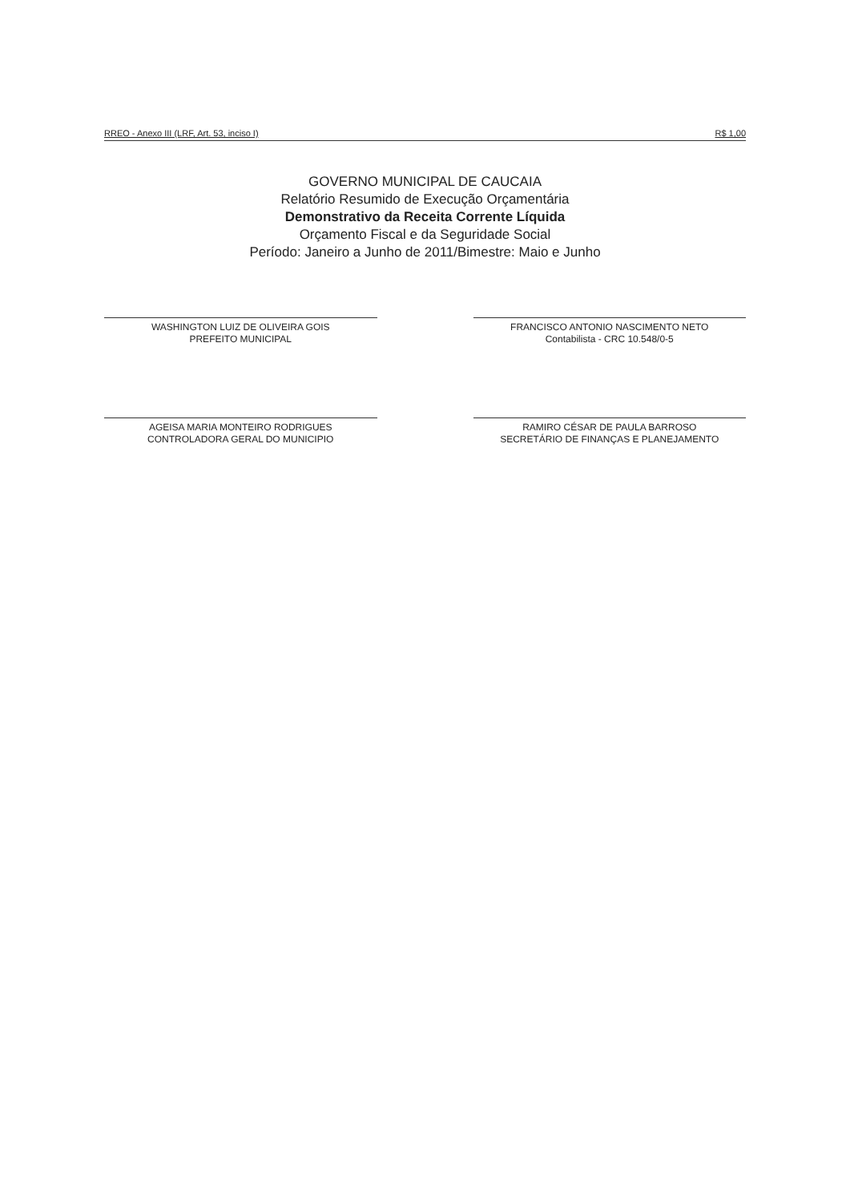RREO - Anexo III (LRF, Art. 53, inciso I) R$ 1,00
GOVERNO MUNICIPAL DE CAUCAIA
Relatório Resumido de Execução Orçamentária
Demonstrativo da Receita Corrente Líquida
Orçamento Fiscal e da Seguridade Social
Período: Janeiro a Junho de 2011/Bimestre: Maio e Junho
WASHINGTON LUIZ DE OLIVEIRA GOIS
PREFEITO MUNICIPAL
FRANCISCO ANTONIO NASCIMENTO NETO
Contabilista - CRC 10.548/0-5
AGEISA MARIA MONTEIRO RODRIGUES
CONTROLADORA GERAL DO MUNICIPIO
RAMIRO CÉSAR DE PAULA BARROSO
SECRETÁRIO DE FINANÇAS E PLANEJAMENTO